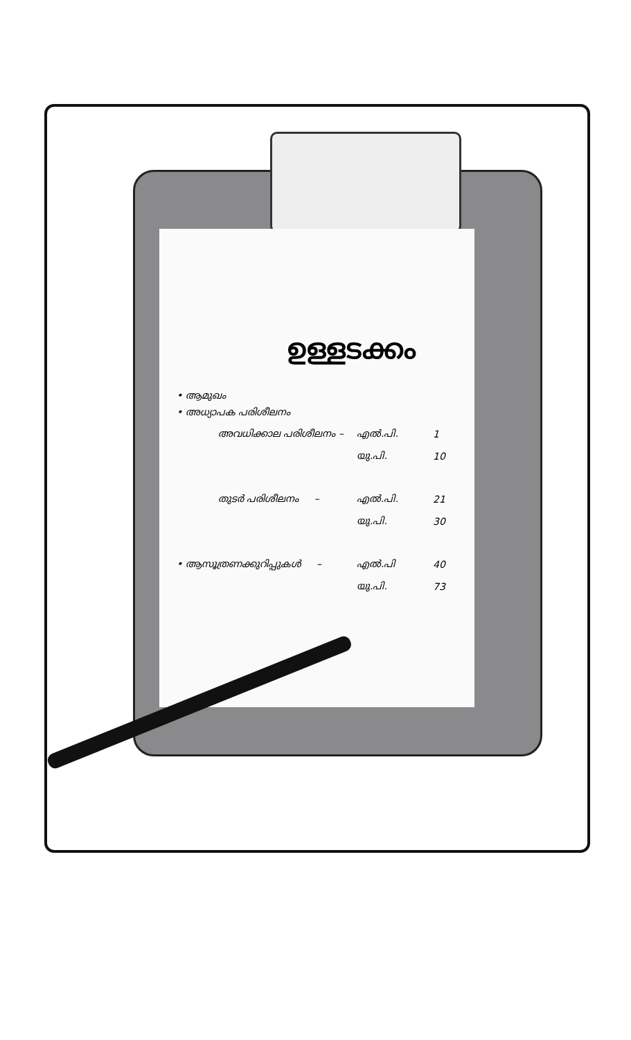ഉള്ളടക്കം
• ആമുഖം
• അധ്യാപക പരിശീലനം
| | അവധിക്കാല പരിശീലനം – | എൽ.പി. | 1 |
| | | യു.പി. | 10 |
| | തുടർ പരിശീലനം – | എൽ.പി. | 21 |
| | | യു.പി. | 30 |
| • ആസൂത്രണക്കുറിപ്പുകൾ – | | എൽ.പി | 40 |
| | | യു.പി. | 73 |